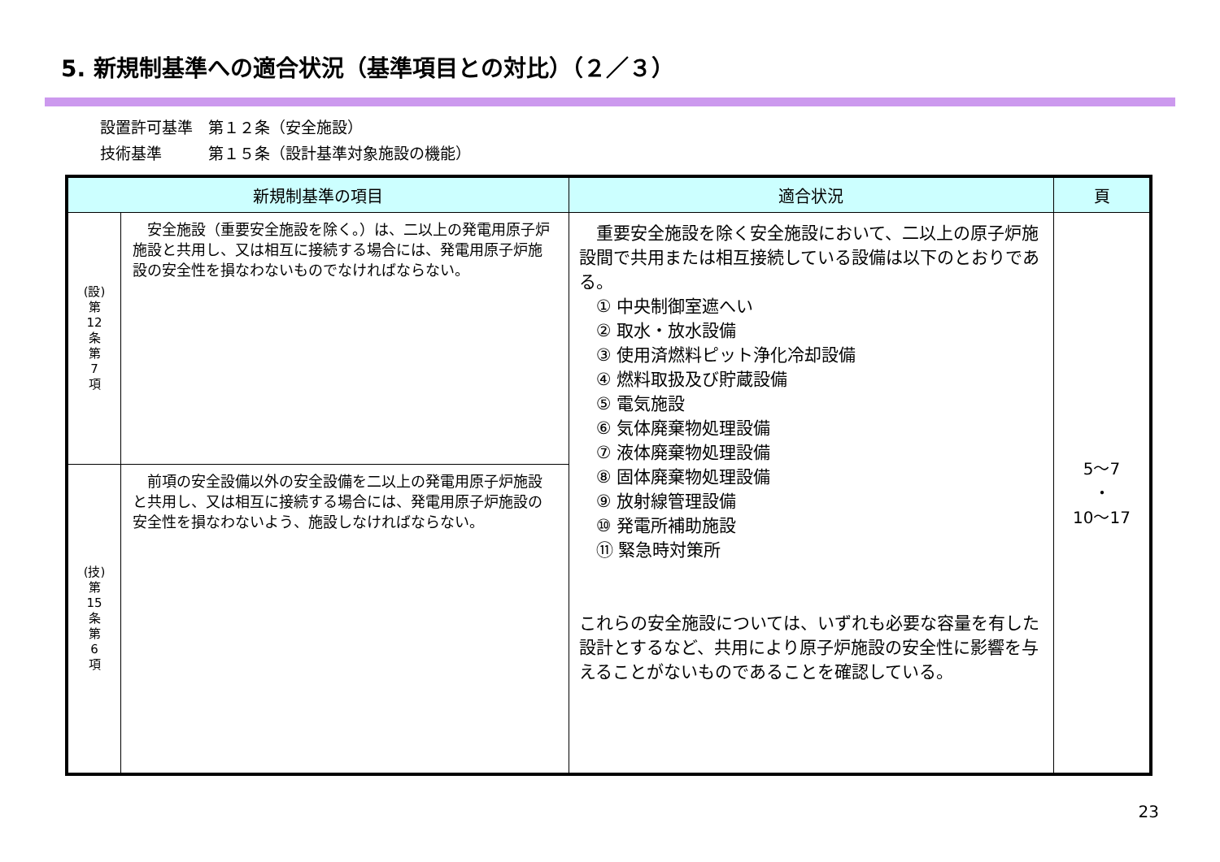5. 新規制基準への適合状況（基準項目との対比）（２／３）
設置許可基準　第１２条（安全施設）
技術基準　　　第１５条（設計基準対象施設の機能）
| 新規制基準の項目 | | 適合状況 | 頁 |
| --- | --- | --- | --- |
| (設) 第 12 条 第 7 項 | 安全施設（重要安全施設を除く。）は、二以上の発電用原子炉施設と共用し、又は相互に接続する場合には、発電用原子炉施設の安全性を損なわないものでなければならない。 | 重要安全施設を除く安全施設において、二以上の原子炉施設間で共用または相互接続している設備は以下のとおりである。 ① 中央制御室遮へい ② 取水・放水設備 ③ 使用済燃料ピット浄化冷却設備 ④ 燃料取扱及び貯蔵設備 ⑤ 電気施設 ⑥ 気体廃棄物処理設備 ⑦ 液体廃棄物処理設備 ⑧ 固体廃棄物処理設備 ⑨ 放射線管理設備 ⑩ 発電所補助施設 ⑪ 緊急時対策所 これらの安全施設については、いずれも必要な容量を有した設計とするなど、共用により原子炉施設の安全性に影響を与えることがないものであることを確認している。 | 5～7 ・ 10～17 |
| (技) 第 15 条 第 6 項 | 前項の安全設備以外の安全設備を二以上の発電用原子炉施設と共用し、又は相互に接続する場合には、発電用原子炉施設の安全性を損なわないよう、施設しなければならない。 | | |
23